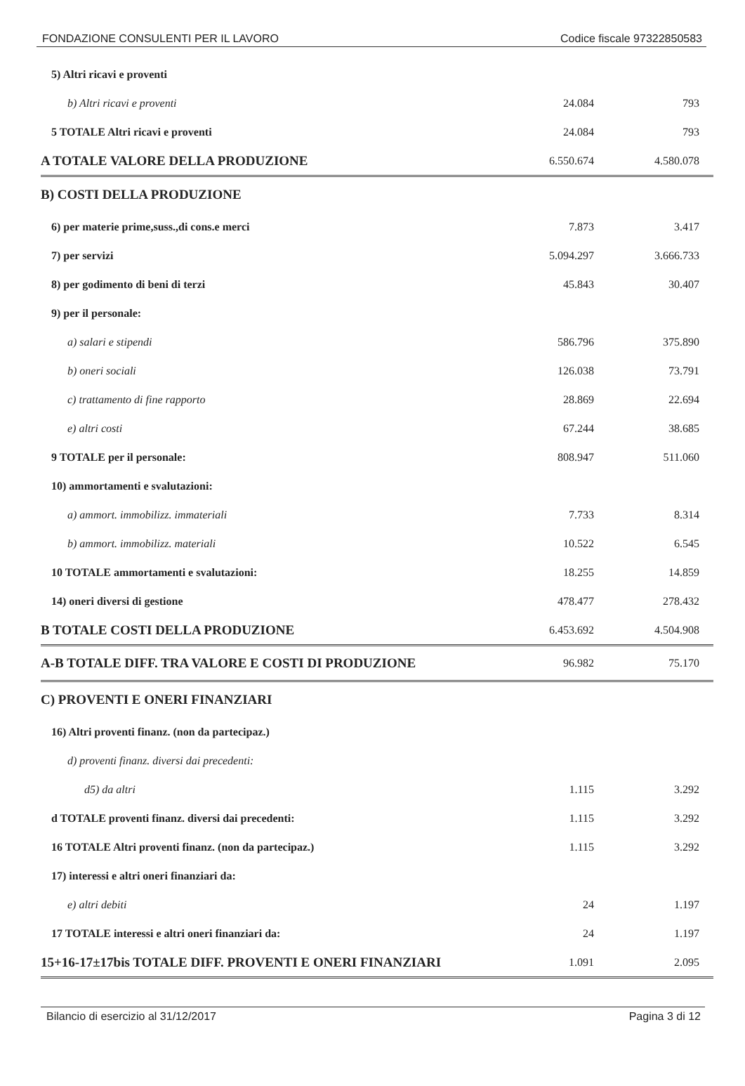FONDAZIONE CONSULENTI PER IL LAVORO Codice fiscale 97322850583
| 5) Altri ricavi e proventi | | |
| b) Altri ricavi e proventi | 24.084 | 793 |
| 5 TOTALE Altri ricavi e proventi | 24.084 | 793 |
| A TOTALE VALORE DELLA PRODUZIONE | 6.550.674 | 4.580.078 |
| B) COSTI DELLA PRODUZIONE | | |
| 6) per materie prime,suss.,di cons.e merci | 7.873 | 3.417 |
| 7) per servizi | 5.094.297 | 3.666.733 |
| 8) per godimento di beni di terzi | 45.843 | 30.407 |
| 9) per il personale: | | |
| a) salari e stipendi | 586.796 | 375.890 |
| b) oneri sociali | 126.038 | 73.791 |
| c) trattamento di fine rapporto | 28.869 | 22.694 |
| e) altri costi | 67.244 | 38.685 |
| 9 TOTALE per il personale: | 808.947 | 511.060 |
| 10) ammortamenti e svalutazioni: | | |
| a) ammort. immobilizz. immateriali | 7.733 | 8.314 |
| b) ammort. immobilizz. materiali | 10.522 | 6.545 |
| 10 TOTALE ammortamenti e svalutazioni: | 18.255 | 14.859 |
| 14) oneri diversi di gestione | 478.477 | 278.432 |
| B TOTALE COSTI DELLA PRODUZIONE | 6.453.692 | 4.504.908 |
| A-B TOTALE DIFF. TRA VALORE E COSTI DI PRODUZIONE | 96.982 | 75.170 |
| C) PROVENTI E ONERI FINANZIARI | | |
| 16) Altri proventi finanz. (non da partecipaz.) | | |
| d) proventi finanz. diversi dai precedenti: | | |
| d5) da altri | 1.115 | 3.292 |
| d TOTALE proventi finanz. diversi dai precedenti: | 1.115 | 3.292 |
| 16 TOTALE Altri proventi finanz. (non da partecipaz.) | 1.115 | 3.292 |
| 17) interessi e altri oneri finanziari da: | | |
| e) altri debiti | 24 | 1.197 |
| 17 TOTALE interessi e altri oneri finanziari da: | 24 | 1.197 |
| 15+16-17±17bis TOTALE DIFF. PROVENTI E ONERI FINANZIARI | 1.091 | 2.095 |
Bilancio di esercizio al 31/12/2017 Pagina 3 di 12